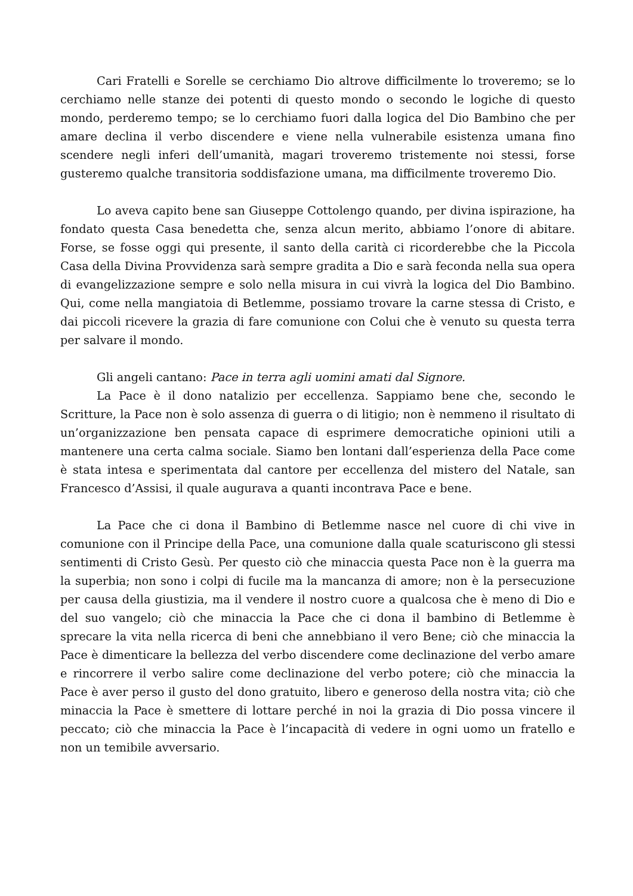Cari Fratelli e Sorelle se cerchiamo Dio altrove difficilmente lo troveremo; se lo cerchiamo nelle stanze dei potenti di questo mondo o secondo le logiche di questo mondo, perderemo tempo; se lo cerchiamo fuori dalla logica del Dio Bambino che per amare declina il verbo discendere e viene nella vulnerabile esistenza umana fino scendere negli inferi dell’umanità, magari troveremo tristemente noi stessi, forse gusteremo qualche transitoria soddisfazione umana, ma difficilmente troveremo Dio.
Lo aveva capito bene san Giuseppe Cottolengo quando, per divina ispirazione, ha fondato questa Casa benedetta che, senza alcun merito, abbiamo l’onore di abitare. Forse, se fosse oggi qui presente, il santo della carità ci ricorderebbe che la Piccola Casa della Divina Provvidenza sarà sempre gradita a Dio e sarà feconda nella sua opera di evangelizzazione sempre e solo nella misura in cui vivrà la logica del Dio Bambino. Qui, come nella mangiatoia di Betlemme, possiamo trovare la carne stessa di Cristo, e dai piccoli ricevere la grazia di fare comunione con Colui che è venuto su questa terra per salvare il mondo.
Gli angeli cantano: Pace in terra agli uomini amati dal Signore.
La Pace è il dono natalizio per eccellenza. Sappiamo bene che, secondo le Scritture, la Pace non è solo assenza di guerra o di litigio; non è nemmeno il risultato di un’organizzazione ben pensata capace di esprimere democratiche opinioni utili a mantenere una certa calma sociale. Siamo ben lontani dall’esperienza della Pace come è stata intesa e sperimentata dal cantore per eccellenza del mistero del Natale, san Francesco d’Assisi, il quale augurava a quanti incontrava Pace e bene.
La Pace che ci dona il Bambino di Betlemme nasce nel cuore di chi vive in comunione con il Principe della Pace, una comunione dalla quale scaturiscono gli stessi sentimenti di Cristo Gesù. Per questo ciò che minaccia questa Pace non è la guerra ma la superbia; non sono i colpi di fucile ma la mancanza di amore; non è la persecuzione per causa della giustizia, ma il vendere il nostro cuore a qualcosa che è meno di Dio e del suo vangelo; ciò che minaccia la Pace che ci dona il bambino di Betlemme è sprecare la vita nella ricerca di beni che annebbiano il vero Bene; ciò che minaccia la Pace è dimenticare la bellezza del verbo discendere come declinazione del verbo amare e rincorrere il verbo salire come declinazione del verbo potere; ciò che minaccia la Pace è aver perso il gusto del dono gratuito, libero e generoso della nostra vita; ciò che minaccia la Pace è smettere di lottare perché in noi la grazia di Dio possa vincere il peccato; ciò che minaccia la Pace è l’incapacità di vedere in ogni uomo un fratello e non un temibile avversario.